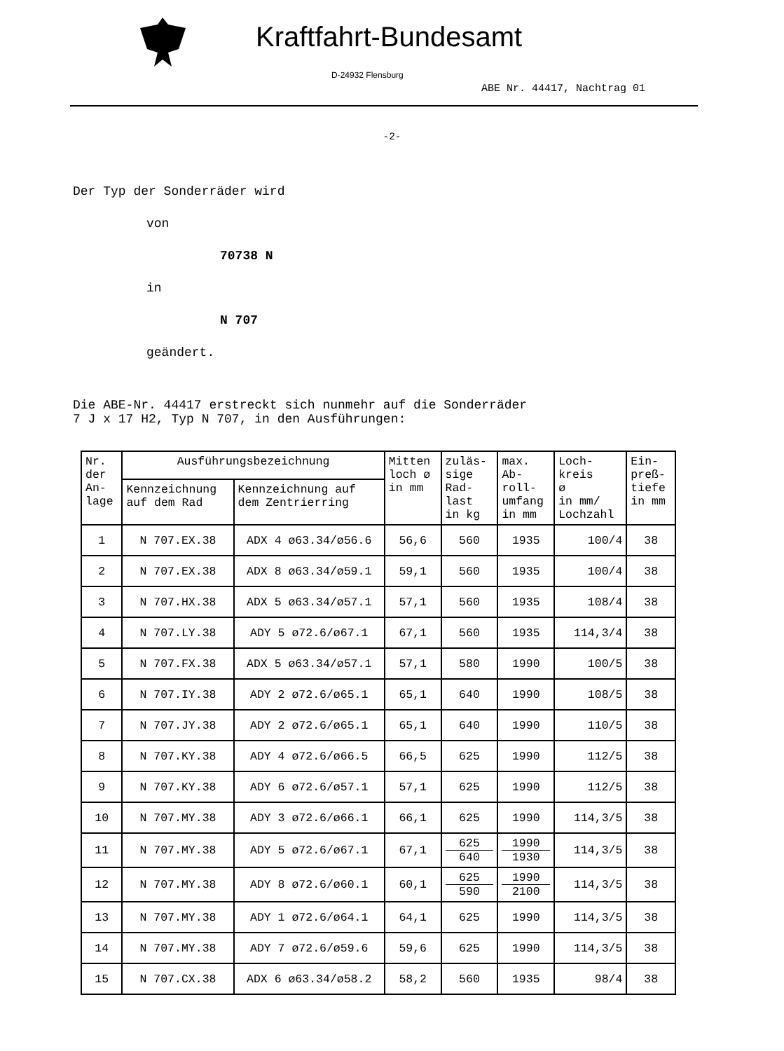Kraftfahrt-Bundesamt
D-24932 Flensburg
ABE Nr. 44417, Nachtrag 01
-2-
Der Typ der Sonderräder wird
von
70738 N
in
N 707
geändert.
Die ABE-Nr. 44417 erstreckt sich nunmehr auf die Sonderräder
7 J x 17 H2, Typ N 707, in den Ausführungen:
| Nr. der An- lage | Ausführungsbezeichnung | | Mitten loch ø in mm | zuläs- sige Rad- last in kg | max. Ab- roll- umfang in mm | Loch- kreis ø in mm/ Lochzahl | Ein- preß- tiefe in mm |
| --- | --- | --- | --- | --- | --- | --- | --- |
| | Kennzeichnung auf dem Rad | Kennzeichnung auf dem Zentrierring | | | | | |
| 1 | N 707.EX.38 | ADX 4 ø63.34/ø56.6 | 56,6 | 560 | 1935 | 100/4 | 38 |
| 2 | N 707.EX.38 | ADX 8 ø63.34/ø59.1 | 59,1 | 560 | 1935 | 100/4 | 38 |
| 3 | N 707.HX.38 | ADX 5 ø63.34/ø57.1 | 57,1 | 560 | 1935 | 108/4 | 38 |
| 4 | N 707.LY.38 | ADY 5 ø72.6/ø67.1 | 67,1 | 560 | 1935 | 114,3/4 | 38 |
| 5 | N 707.FX.38 | ADX 5 ø63.34/ø57.1 | 57,1 | 580 | 1990 | 100/5 | 38 |
| 6 | N 707.IY.38 | ADY 2 ø72.6/ø65.1 | 65,1 | 640 | 1990 | 108/5 | 38 |
| 7 | N 707.JY.38 | ADY 2 ø72.6/ø65.1 | 65,1 | 640 | 1990 | 110/5 | 38 |
| 8 | N 707.KY.38 | ADY 4 ø72.6/ø66.5 | 66,5 | 625 | 1990 | 112/5 | 38 |
| 9 | N 707.KY.38 | ADY 6 ø72.6/ø57.1 | 57,1 | 625 | 1990 | 112/5 | 38 |
| 10 | N 707.MY.38 | ADY 3 ø72.6/ø66.1 | 66,1 | 625 | 1990 | 114,3/5 | 38 |
| 11 | N 707.MY.38 | ADY 5 ø72.6/ø67.1 | 67,1 | 625 640 | 1990 1930 | 114,3/5 | 38 |
| 12 | N 707.MY.38 | ADY 8 ø72.6/ø60.1 | 60,1 | 625 590 | 1990 2100 | 114,3/5 | 38 |
| 13 | N 707.MY.38 | ADY 1 ø72.6/ø64.1 | 64,1 | 625 | 1990 | 114,3/5 | 38 |
| 14 | N 707.MY.38 | ADY 7 ø72.6/ø59.6 | 59,6 | 625 | 1990 | 114,3/5 | 38 |
| 15 | N 707.CX.38 | ADX 6 ø63.34/ø58.2 | 58,2 | 560 | 1935 | 98/4 | 38 |